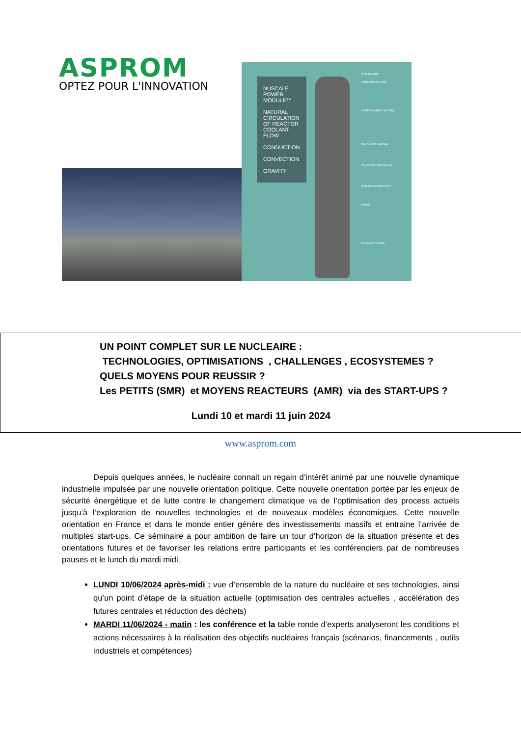ASPROM
OPTEZ POUR L'INNOVATION
NUSCALE POWER MODULE™
NATURAL CIRCULATION OF REACTOR COOLANT FLOW
CONDUCTION
CONVECTION
GRAVITY
STEAM LINE
FEEDWATER LINE
CONTAINMENT VESSEL
REACTOR VESSEL
SUPPORT TRUNNION
STEAM GENERATOR
RISER
NUCLEAR CORE
UN POINT COMPLET SUR LE NUCLEAIRE :
TECHNOLOGIES, OPTIMISATIONS , CHALLENGES , ECOSYSTEMES ?
QUELS MOYENS POUR REUSSIR ?
Les PETITS (SMR) et MOYENS REACTEURS (AMR) via des START-UPS ?
Lundi 10 et mardi 11 juin 2024
www.asprom.com
Depuis quelques années, le nucléaire connait un regain d’intérêt animé par une nouvelle dynamique industrielle impulsée par une nouvelle orientation politique. Cette nouvelle orientation portée par les enjeux de sécurité énergétique et de lutte contre le changement climatique va de l’optimisation des process actuels jusqu’à l’exploration de nouvelles technologies et de nouveaux modèles économiques. Cette nouvelle orientation en France et dans le monde entier génère des investissements massifs et entraine l’arrivée de multiples start-ups. Ce séminaire a pour ambition de faire un tour d’horizon de la situation présente et des orientations futures et de favoriser les relations entre participants et les conférenciers par de nombreuses pauses et le lunch du mardi midi.
LUNDI 10/06/2024 après-midi : vue d’ensemble de la nature du nucléaire et ses technologies, ainsi qu’un point d’étape de la situation actuelle (optimisation des centrales actuelles , accélération des futures centrales et réduction des déchets)
MARDI 11/06/2024 - matin : les conférence et la table ronde d’experts analyseront les conditions et actions nécessaires à la réalisation des objectifs nucléaires français (scénarios, financements , outils industriels et compétences)